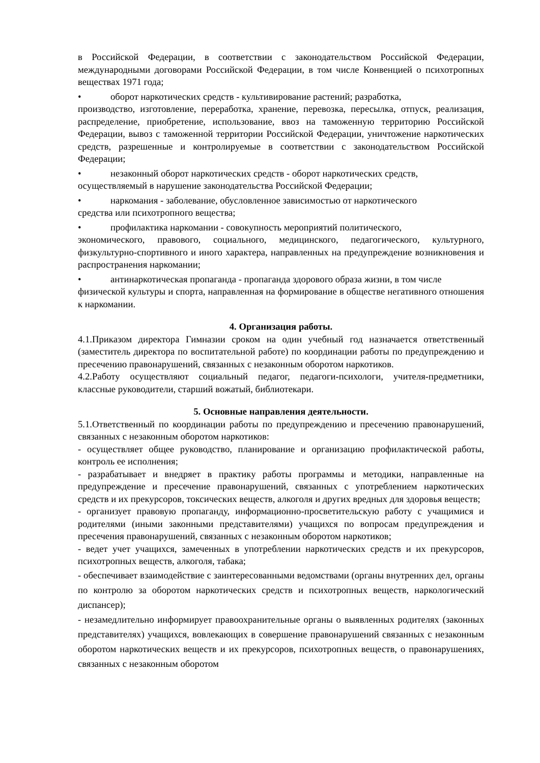в Российской Федерации, в соответствии с законодательством Российской Федерации, международными договорами Российской Федерации, в том числе Конвенцией о психотропных веществах 1971 года;
• оборот наркотических средств - культивирование растений; разработка,
производство, изготовление, переработка, хранение, перевозка, пересылка, отпуск, реализация, распределение, приобретение, использование, ввоз на таможенную территорию Российской Федерации, вывоз с таможенной территории Российской Федерации, уничтожение наркотических средств, разрешенные и контролируемые в соответствии с законодательством Российской Федерации;
• незаконный оборот наркотических средств - оборот наркотических средств,
осуществляемый в нарушение законодательства Российской Федерации;
• наркомания - заболевание, обусловленное зависимостью от наркотического
средства или психотропного вещества;
• профилактика наркомании - совокупность мероприятий политического,
экономического, правового, социального, медицинского, педагогического, культурного, физкультурно-спортивного и иного характера, направленных на предупреждение возникновения и распространения наркомании;
• антинаркотическая пропаганда - пропаганда здорового образа жизни, в том числе
физической культуры и спорта, направленная на формирование в обществе негативного отношения к наркомании.
4. Организация работы.
4.1.Приказом директора Гимназии сроком на один учебный год назначается ответственный (заместитель директора по воспитательной работе) по координации работы по предупреждению и пресечению правонарушений, связанных с незаконным оборотом наркотиков.
4.2.Работу осуществляют социальный педагог, педагоги-психологи, учителя-предметники, классные руководители, старший вожатый, библиотекари.
5. Основные направления деятельности.
5.1.Ответственный по координации работы по предупреждению и пресечению правонарушений, связанных с незаконным оборотом наркотиков:
- осуществляет общее руководство, планирование и организацию профилактической работы, контроль ее исполнения;
- разрабатывает и внедряет в практику работы программы и методики, направленные на предупреждение и пресечение правонарушений, связанных с употреблением наркотических средств и их прекурсоров, токсических веществ, алкоголя и других вредных для здоровья веществ;
- организует правовую пропаганду, информационно-просветительскую работу с учащимися и родителями (иными законными представителями) учащихся по вопросам предупреждения и пресечения правонарушений, связанных с незаконным оборотом наркотиков;
- ведет учет учащихся, замеченных в употреблении наркотических средств и их прекурсоров, психотропных веществ, алкоголя, табака;
- обеспечивает взаимодействие с заинтересованными ведомствами (органы внутренних дел, органы по контролю за оборотом наркотических средств и психотропных веществ, наркологический диспансер);
- незамедлительно информирует правоохранительные органы о выявленных родителях (законных представителях) учащихся, вовлекающих в совершение правонарушений связанных с незаконным оборотом наркотических веществ и их прекурсоров, психотропных веществ, о правонарушениях, связанных с незаконным оборотом